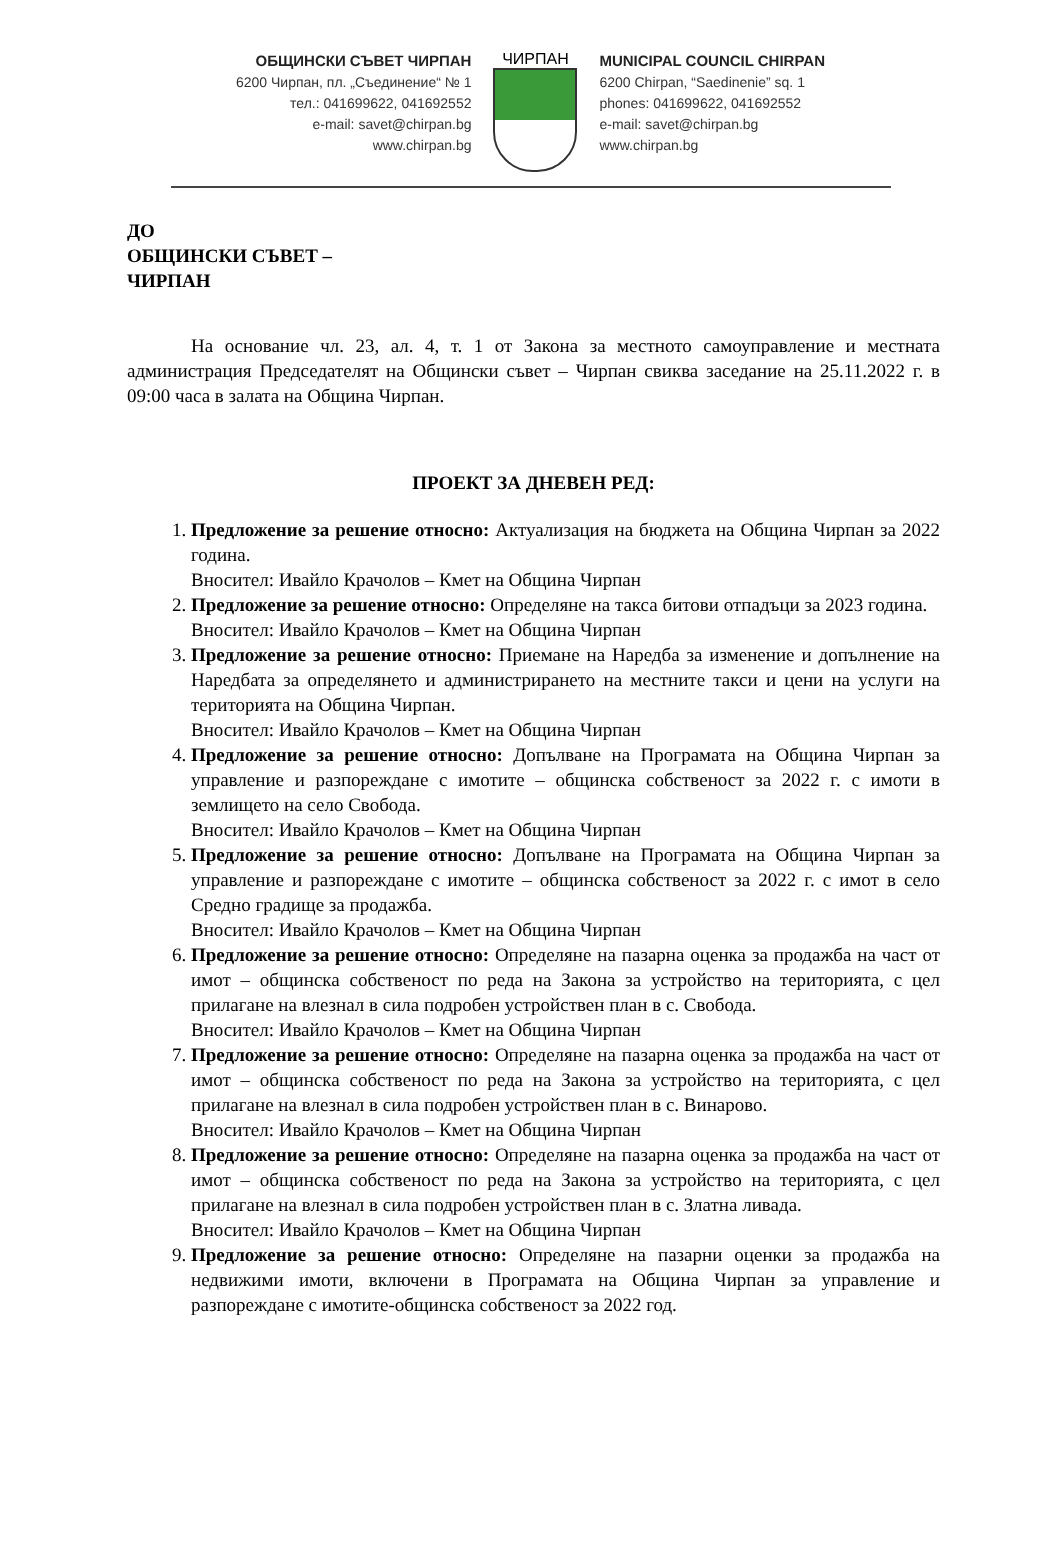ОБЩИНСКИ СЪВЕТ ЧИРПАН
6200 Чирпан, пл. „Съединение“ № 1
тел.: 041699622, 041692552
e-mail: savet@chirpan.bg
www.chirpan.bg
ЧИРПАН
MUNICIPAL COUNCIL CHIRPAN
6200 Chirpan, “Saedinenie” sq. 1
phones: 041699622, 041692552
e-mail: savet@chirpan.bg
www.chirpan.bg
ДО
ОБЩИНСКИ СЪВЕТ –
ЧИРПАН
На основание чл. 23, ал. 4, т. 1 от Закона за местното самоуправление и местната администрация Председателят на Общински съвет – Чирпан свиква заседание на 25.11.2022 г. в 09:00 часа в залата на Община Чирпан.
ПРОЕКТ ЗА ДНЕВЕН РЕД:
1. Предложение за решение относно: Актуализация на бюджета на Община Чирпан за 2022 година.
Вносител: Ивайло Крачолов – Кмет на Община Чирпан
2. Предложение за решение относно: Определяне на такса битови отпадъци за 2023 година.
Вносител: Ивайло Крачолов – Кмет на Община Чирпан
3. Предложение за решение относно: Приемане на Наредба за изменение и допълнение на Наредбата за определянето и администрирането на местните такси и цени на услуги на територията на Община Чирпан.
Вносител: Ивайло Крачолов – Кмет на Община Чирпан
4. Предложение за решение относно: Допълване на Програмата на Община Чирпан за управление и разпореждане с имотите – общинска собственост за 2022 г. с имоти в землището на село Свобода.
Вносител: Ивайло Крачолов – Кмет на Община Чирпан
5. Предложение за решение относно: Допълване на Програмата на Община Чирпан за управление и разпореждане с имотите – общинска собственост за 2022 г. с имот в село Средно градище за продажба.
Вносител: Ивайло Крачолов – Кмет на Община Чирпан
6. Предложение за решение относно: Определяне на пазарна оценка за продажба на част от имот – общинска собственост по реда на Закона за устройство на територията, с цел прилагане на влезнал в сила подробен устройствен план в с. Свобода.
Вносител: Ивайло Крачолов – Кмет на Община Чирпан
7. Предложение за решение относно: Определяне на пазарна оценка за продажба на част от имот – общинска собственост по реда на Закона за устройство на територията, с цел прилагане на влезнал в сила подробен устройствен план в с. Винарово.
Вносител: Ивайло Крачолов – Кмет на Община Чирпан
8. Предложение за решение относно: Определяне на пазарна оценка за продажба на част от имот – общинска собственост по реда на Закона за устройство на територията, с цел прилагане на влезнал в сила подробен устройствен план в с. Златна ливада.
Вносител: Ивайло Крачолов – Кмет на Община Чирпан
9. Предложение за решение относно: Определяне на пазарни оценки за продажба на недвижими имоти, включени в Програмата на Община Чирпан за управление и разпореждане с имотите-общинска собственост за 2022 год.